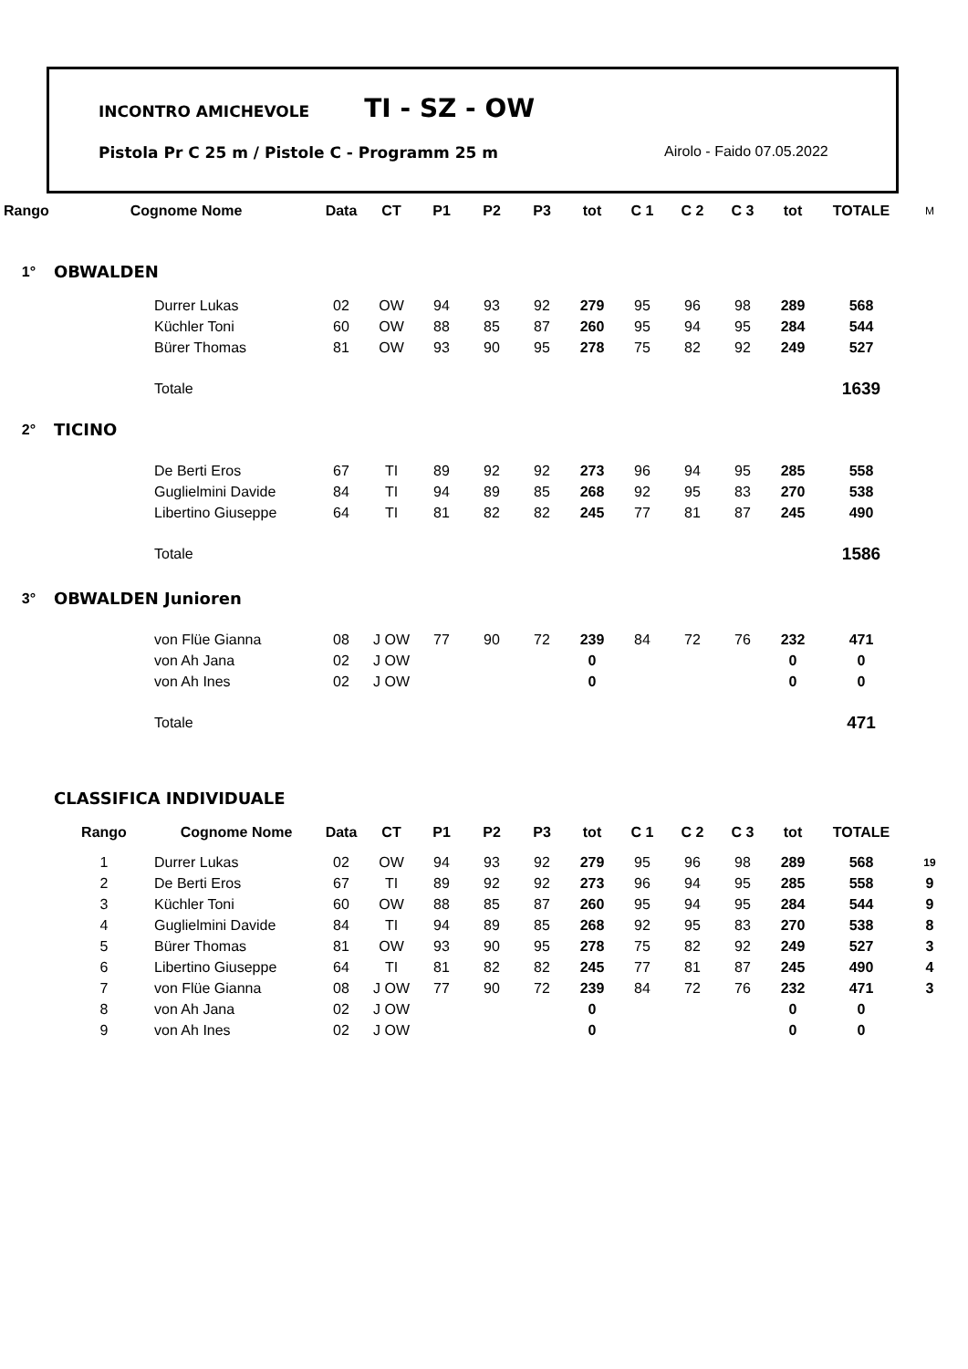INCONTRO AMICHEVOLE TI - SZ - OW
Pistola Pr C 25 m / Pistole C - Programm 25 m Airolo - Faido 07.05.2022
| Rango | Cognome Nome | | Data | CT | P1 | P2 | P3 | tot | C 1 | C 2 | C 3 | tot | TOTALE | M |
| 1° | OBWALDEN | | | | | | | | | | | | | |
| | | Durrer Lukas | 02 | OW | 94 | 93 | 92 | 279 | 95 | 96 | 98 | 289 | 568 | |
| | | Küchler Toni | 60 | OW | 88 | 85 | 87 | 260 | 95 | 94 | 95 | 284 | 544 | |
| | | Bürer Thomas | 81 | OW | 93 | 90 | 95 | 278 | 75 | 82 | 92 | 249 | 527 | |
| | | Totale | | | | | | | | | | | 1639 | |
| 2° | TICINO | | | | | | | | | | | | | |
| | | De Berti Eros | 67 | TI | 89 | 92 | 92 | 273 | 96 | 94 | 95 | 285 | 558 | |
| | | Guglielmini Davide | 84 | TI | 94 | 89 | 85 | 268 | 92 | 95 | 83 | 270 | 538 | |
| | | Libertino Giuseppe | 64 | TI | 81 | 82 | 82 | 245 | 77 | 81 | 87 | 245 | 490 | |
| | | Totale | | | | | | | | | | | 1586 | |
| 3° | OBWALDEN Junioren | | | | | | | | | | | | | |
| | | von Flüe Gianna | 08 | J OW | 77 | 90 | 72 | 239 | 84 | 72 | 76 | 232 | 471 | |
| | | von Ah Jana | 02 | J OW | | | | 0 | | | | 0 | 0 | |
| | | von Ah Ines | 02 | J OW | | | | 0 | | | | 0 | 0 | |
| | | Totale | | | | | | | | | | | 471 | |
| | CLASSIFICA INDIVIDUALE | | | | | | | | | | | | | |
| | Rango | Cognome Nome | Data | CT | P1 | P2 | P3 | tot | C 1 | C 2 | C 3 | tot | TOTALE | |
| | 1 | Durrer Lukas | 02 | OW | 94 | 93 | 92 | 279 | 95 | 96 | 98 | 289 | 568 | 19 |
| | 2 | De Berti Eros | 67 | TI | 89 | 92 | 92 | 273 | 96 | 94 | 95 | 285 | 558 | 9 |
| | 3 | Küchler Toni | 60 | OW | 88 | 85 | 87 | 260 | 95 | 94 | 95 | 284 | 544 | 9 |
| | 4 | Guglielmini Davide | 84 | TI | 94 | 89 | 85 | 268 | 92 | 95 | 83 | 270 | 538 | 8 |
| | 5 | Bürer Thomas | 81 | OW | 93 | 90 | 95 | 278 | 75 | 82 | 92 | 249 | 527 | 3 |
| | 6 | Libertino Giuseppe | 64 | TI | 81 | 82 | 82 | 245 | 77 | 81 | 87 | 245 | 490 | 4 |
| | 7 | von Flüe Gianna | 08 | J OW | 77 | 90 | 72 | 239 | 84 | 72 | 76 | 232 | 471 | 3 |
| | 8 | von Ah Jana | 02 | J OW | | | | 0 | | | | 0 | 0 | |
| | 9 | von Ah Ines | 02 | J OW | | | | 0 | | | | 0 | 0 | |